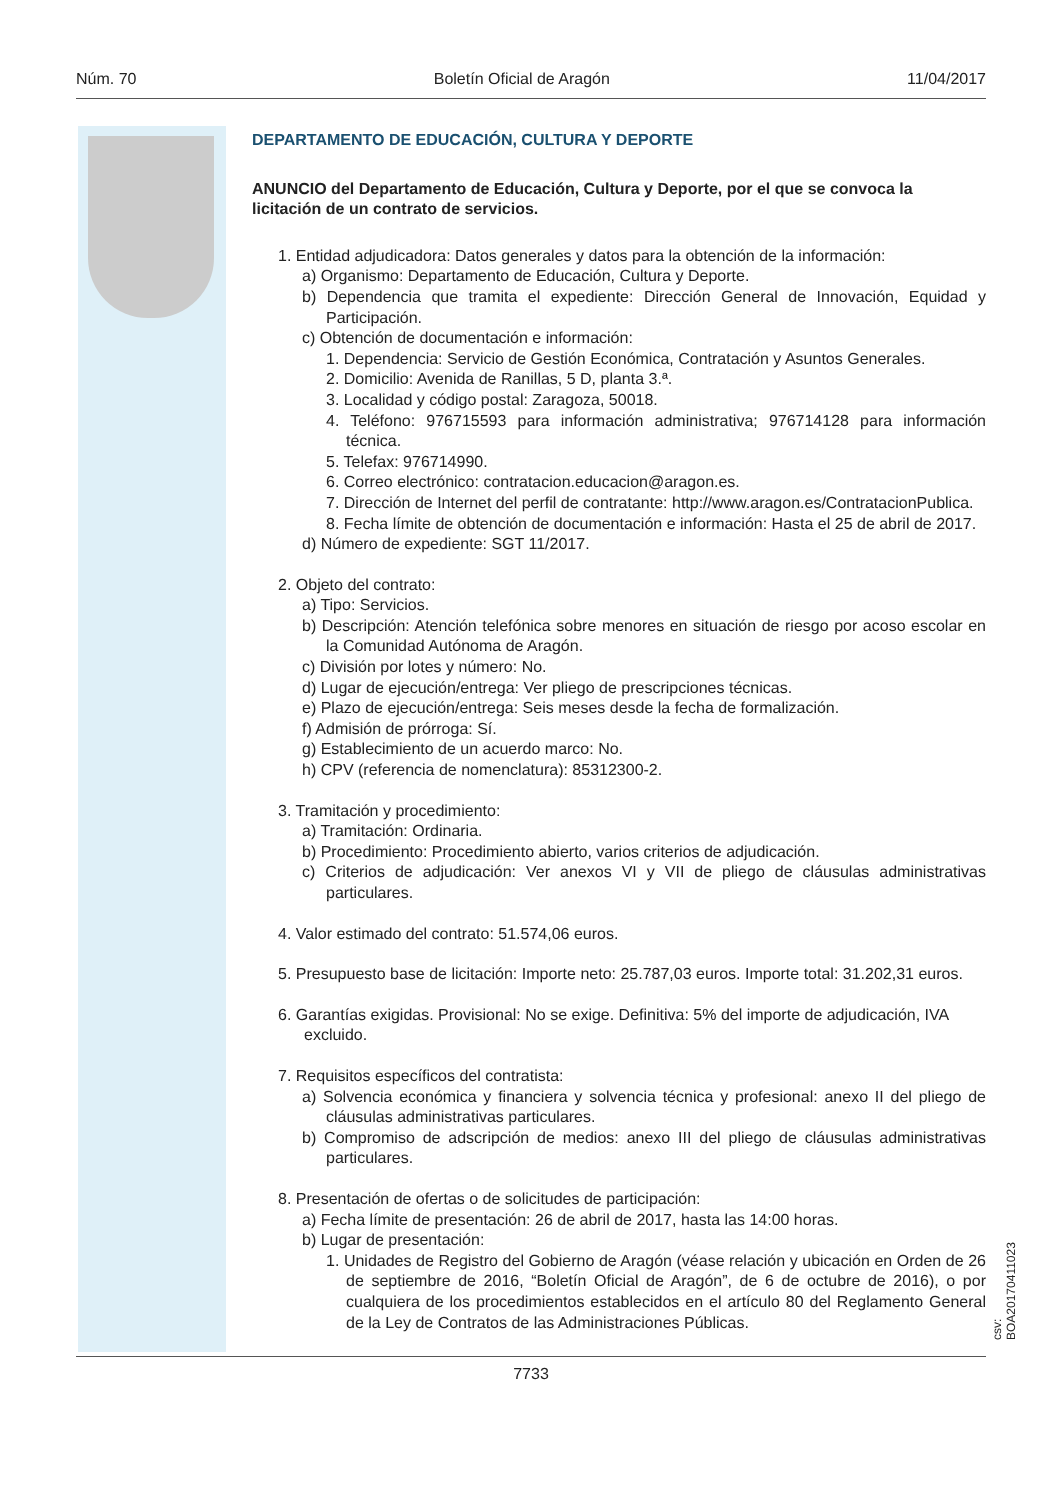Núm. 70 Boletín Oficial de Aragón 11/04/2017
DEPARTAMENTO DE EDUCACIÓN, CULTURA Y DEPORTE
ANUNCIO del Departamento de Educación, Cultura y Deporte, por el que se convoca la licitación de un contrato de servicios.
1. Entidad adjudicadora: Datos generales y datos para la obtención de la información:
a) Organismo: Departamento de Educación, Cultura y Deporte.
b) Dependencia que tramita el expediente: Dirección General de Innovación, Equidad y Participación.
c) Obtención de documentación e información:
1. Dependencia: Servicio de Gestión Económica, Contratación y Asuntos Generales.
2. Domicilio: Avenida de Ranillas, 5 D, planta 3.ª.
3. Localidad y código postal: Zaragoza, 50018.
4. Teléfono: 976715593 para información administrativa; 976714128 para información técnica.
5. Telefax: 976714990.
6. Correo electrónico: contratacion.educacion@aragon.es.
7. Dirección de Internet del perfil de contratante: http://www.aragon.es/ContratacionPublica.
8. Fecha límite de obtención de documentación e información: Hasta el 25 de abril de 2017.
d) Número de expediente: SGT 11/2017.
2. Objeto del contrato:
a) Tipo: Servicios.
b) Descripción: Atención telefónica sobre menores en situación de riesgo por acoso escolar en la Comunidad Autónoma de Aragón.
c) División por lotes y número: No.
d) Lugar de ejecución/entrega: Ver pliego de prescripciones técnicas.
e) Plazo de ejecución/entrega: Seis meses desde la fecha de formalización.
f) Admisión de prórroga: Sí.
g) Establecimiento de un acuerdo marco: No.
h) CPV (referencia de nomenclatura): 85312300-2.
3. Tramitación y procedimiento:
a) Tramitación: Ordinaria.
b) Procedimiento: Procedimiento abierto, varios criterios de adjudicación.
c) Criterios de adjudicación: Ver anexos VI y VII de pliego de cláusulas administrativas particulares.
4. Valor estimado del contrato: 51.574,06 euros.
5. Presupuesto base de licitación: Importe neto: 25.787,03 euros. Importe total: 31.202,31 euros.
6. Garantías exigidas. Provisional: No se exige. Definitiva: 5% del importe de adjudicación, IVA excluido.
7. Requisitos específicos del contratista:
a) Solvencia económica y financiera y solvencia técnica y profesional: anexo II del pliego de cláusulas administrativas particulares.
b) Compromiso de adscripción de medios: anexo III del pliego de cláusulas administrativas particulares.
8. Presentación de ofertas o de solicitudes de participación:
a) Fecha límite de presentación: 26 de abril de 2017, hasta las 14:00 horas.
b) Lugar de presentación:
1. Unidades de Registro del Gobierno de Aragón (véase relación y ubicación en Orden de 26 de septiembre de 2016, “Boletín Oficial de Aragón”, de 6 de octubre de 2016), o por cualquiera de los procedimientos establecidos en el artículo 80 del Reglamento General de la Ley de Contratos de las Administraciones Públicas.
csv: BOA20170411023
7733